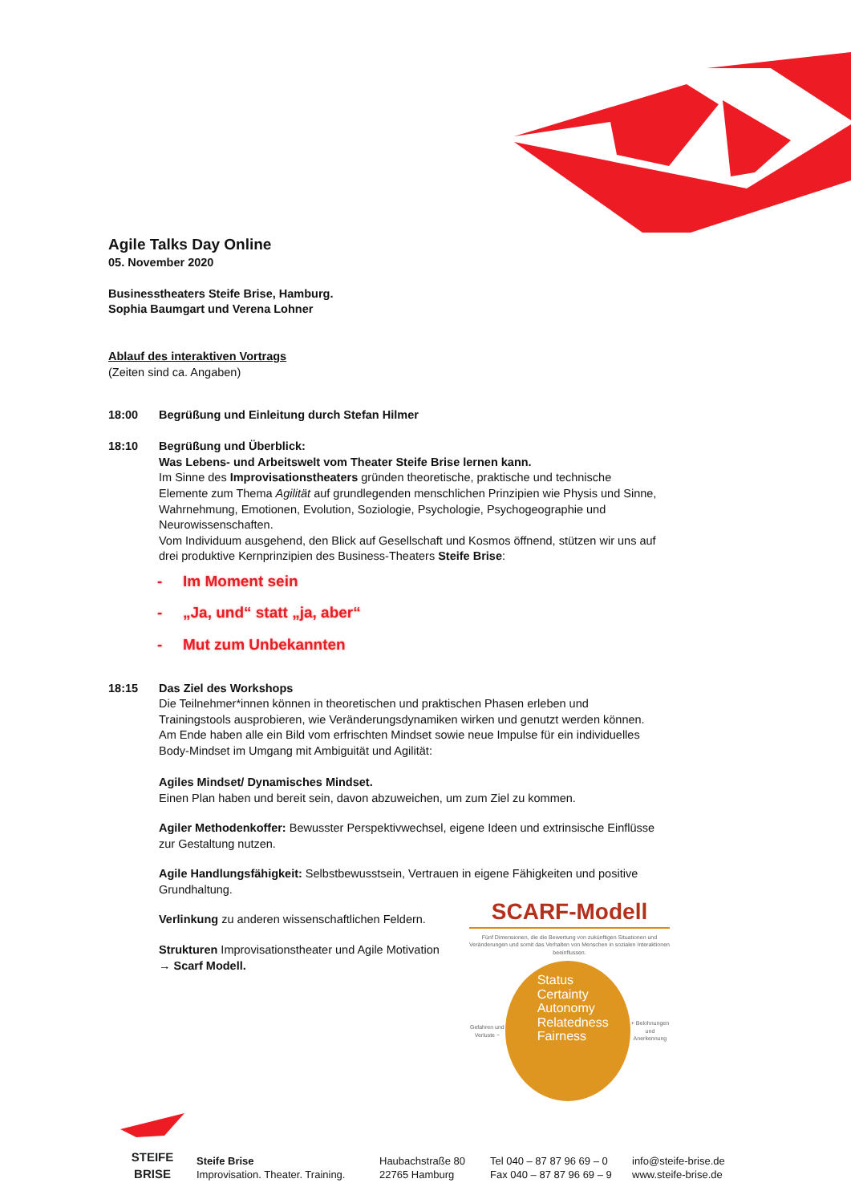Agile Talks Day Online
05. November 2020
Businesstheaters Steife Brise, Hamburg.
Sophia Baumgart und Verena Lohner
Ablauf des interaktiven Vortrags
(Zeiten sind ca. Angaben)
18:00 Begrüßung und Einleitung durch Stefan Hilmer
18:10 Begrüßung und Überblick:
Was Lebens- und Arbeitswelt vom Theater Steife Brise lernen kann.
Im Sinne des Improvisationstheaters gründen theoretische, praktische und technische Elemente zum Thema Agilität auf grundlegenden menschlichen Prinzipien wie Physis und Sinne, Wahrnehmung, Emotionen, Evolution, Soziologie, Psychologie, Psychogeographie und Neurowissenschaften.
Vom Individuum ausgehend, den Blick auf Gesellschaft und Kosmos öffnend, stützen wir uns auf drei produktive Kernprinzipien des Business-Theaters Steife Brise:
- Im Moment sein
- „Ja, und“ statt „ja, aber“
- Mut zum Unbekannten
18:15 Das Ziel des Workshops
Die Teilnehmer*innen können in theoretischen und praktischen Phasen erleben und Trainingstools ausprobieren, wie Veränderungsdynamiken wirken und genutzt werden können. Am Ende haben alle ein Bild vom erfrischten Mindset sowie neue Impulse für ein individuelles Body-Mindset im Umgang mit Ambiguität und Agilität:
Agiles Mindset/ Dynamisches Mindset.
Einen Plan haben und bereit sein, davon abzuweichen, um zum Ziel zu kommen.
Agiler Methodenkoffer: Bewusster Perspektivwechsel, eigene Ideen und extrinsische Einflüsse zur Gestaltung nutzen.
Agile Handlungsfähigkeit: Selbstbewusstsein, Vertrauen in eigene Fähigkeiten und positive Grundhaltung.
Verlinkung zu anderen wissenschaftlichen Feldern.
Strukturen Improvisationstheater und Agile Motivation
→ Scarf Modell.
SCARF-Modell
Fünf Dimensionen, die die Bewertung von zukünftigen Situationen und Veränderungen und somit das Verhalten von Menschen in sozialen Interaktionen beeinflussen.
Gefahren und Verluste −
Status
Certainty
Autonomy
Relatedness
Fairness
+ Belohnungen und Anerkennung
STEIFE
BRISE
Steife Brise
Improvisation. Theater. Training.
Haubachstraße 80
22765 Hamburg
Tel 040 – 87 87 96 69 – 0
Fax 040 – 87 87 96 69 – 9
info@steife-brise.de
www.steife-brise.de